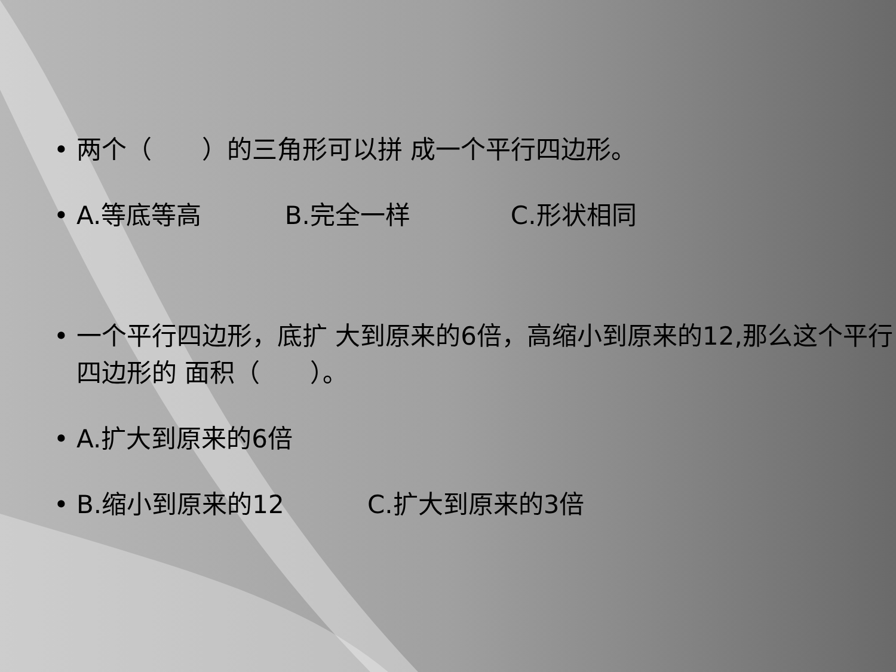• 两个（　　）的三角形可以拼 成一个平行四边形。
• A.等底等高　　　 B.完全一样　　　　C.形状相同
• 一个平行四边形，底扩 大到原来的6倍，高缩小到原来的12,那么这个平行四边形的 面积（　　）。
• A.扩大到原来的6倍
• B.缩小到原来的12　　　 C.扩大到原来的3倍